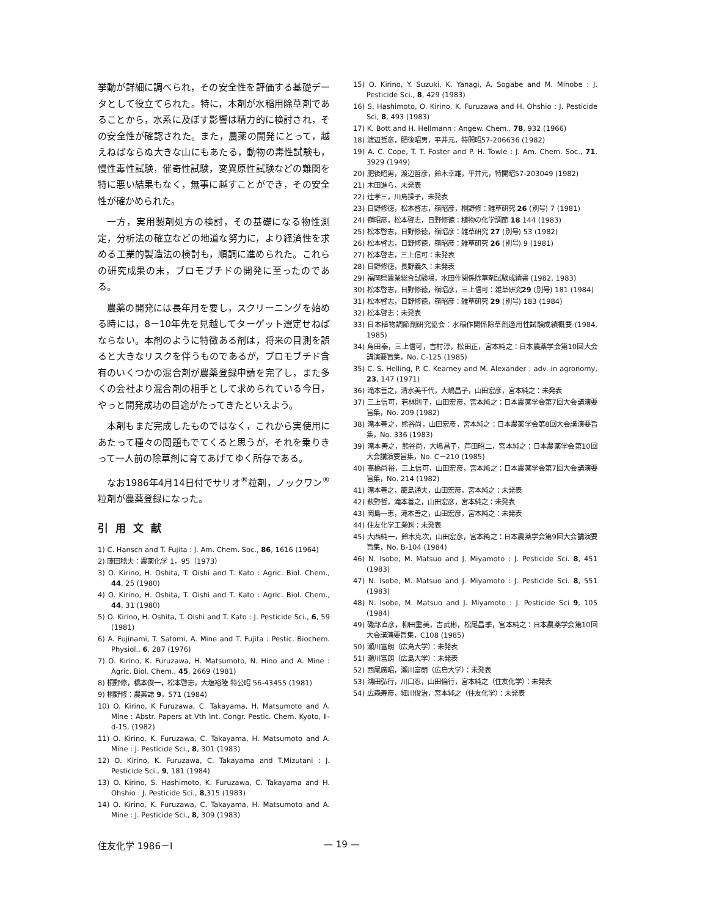挙動が詳細に調べられ，その安全性を評価する基礎データとして役立てられた。特に，本剤が水稲用除草剤であることから，水系に及ぼす影響は精力的に検討され，その安全性が確認された。また，農薬の開発にとって，越えねばならぬ大きな山にもあたる，動物の毒性試験も，慢性毒性試験，催奇性試験，変異原性試験などの難関を特に悪い結果もなく，無事に越すことができ，その安全性が確かめられた。
一方，実用製剤処方の検討，その基礎になる物性測定，分析法の確立などの地道な努力に，より経済性を求める工業的製造法の検討も，順調に進められた。これらの研究成果の末，ブロモブチドの開発に至ったのである。
農薬の開発には長年月を要し，スクリーニングを始める時には，8－10年先を見越してターゲット選定せねばならない。本剤のように特徴ある剤は，将来の目測を誤ると大きなリスクを伴うものであるが，ブロモブチド含有のいくつかの混合剤が農薬登録申請を完了し，また多くの会社より混合剤の相手として求められている今日，やっと開発成功の目途がたってきたといえよう。
本剤もまだ完成したものではなく，これから実使用にあたって種々の問題もでてくると思うが，それを乗りきって一人前の除草剤に育てあげてゆく所存である。
なお1986年4月14日付でサリオ<sup>®</sup>粒剤，ノックワン<sup>®</sup>粒剤が農薬登録になった。
引用文献
1) C. Hansch and T. Fujita : J. Am. Chem. Soc., 86, 1616 (1964)
2) 藤田稔夫：農薬化学 1，95（1973）
3) O. Kirino, H. Oshita, T. Oishi and T. Kato : Agric. Biol. Chem., 44, 25 (1980)
4) O. Kirino, H. Oshita, T. Oishi and T. Kato : Agric. Biol. Chem., 44, 31 (1980)
5) O. Kirino, H. Oshita, T. Oishi and T. Kato : J. Pesticide Sci., 6, 59 (1981)
6) A. Fujinami, T. Satomi, A. Mine and T. Fujita : Pestic. Biochem. Physiol., 6, 287 (1976)
7) O. Kirino, K. Furuzawa, H. Matsumoto, N. Hino and A. Mine : Agric. Biol. Chem., 45, 2669 (1981)
8) 桐野修，橋本俊一，松本啓志，大塩裕陸 特公昭 56-43455 (1981)
9) 桐野修：農薬誌 9，571 (1984)
10) O. Kirino, K Furuzawa, C. Takayama, H. Matsumoto and A. Mine : Abstr. Papers at Vth Int. Congr. Pestic. Chem. Kyoto, Ⅱ-d-15, (1982)
11) O. Kirino, K. Furuzawa, C. Takayama, H. Matsumoto and A. Mine : J. Pesticide Sci., 8, 301 (1983)
12) O. Kirino, K. Furuzawa, C. Takayama and T.Mizutani : J. Pesticide Sci., 9, 181 (1984)
13) O. Kirino, S. Hashimoto, K. Furuzawa, C. Takayama and H. Ohshio : J. Pesticide Sci., 8,315 (1983)
14) O. Kirino, K. Furuzawa, C. Takayama, H. Matsumoto and A. Mine : J. Pesticide Sci., 8, 309 (1983)
15) O. Kirino, Y. Suzuki, K. Yanagi, A. Sogabe and M. Minobe : J. Pesticide Sci., 8, 429 (1983)
16) S. Hashimoto, O. Kirino, K. Furuzawa and H. Ohshio : J. Pesticide Sci, 8, 493 (1983)
17) K. Bott and H. Hellmann : Angew. Chem., 78, 932 (1966)
18) 渡辺哲彦，肥後昭男，平井元，特開昭57-206636 (1982)
19) A. C. Cope, T. T. Foster and P. H. Towle : J. Am. Chem. Soc., 71. 3929 (1949)
20) 肥後昭男，渡辺哲彦，鈴木幸雄，平井元，特開昭57-203049 (1982)
21) 木田進ら，未発表
22) 辻孝三，川島操子，未発表
23) 日野修徳，松本啓志，嶺昭彦，桐野修：雑草研究 26 (別号) 7 (1981)
24) 嶺昭彦，松本啓志，日野修徳：植物の化学調節 18 144 (1983)
25) 松本啓志，日野修徳，嶺昭彦：雑草研究 27 (別号) 53 (1982)
26) 松本啓志，日野修徳，嶺昭彦：雑草研究 26 (別号) 9 (1981)
27) 松本啓志，三上信可：未発表
28) 日野修徳，長野義久：未発表
29) 福岡県農業総合試験場，水田作関係除草剤試験成績書 (1982, 1983)
30) 松本啓志，日野修徳，嶺昭彦，三上信可：雑草研究29 (別号) 181 (1984)
31) 松本啓志，日野修徳，嶺昭彦：雑草研究 29 (別号) 183 (1984)
32) 松本啓志：未発表
33) 日本植物調節剤研究協会：水稲作関係除草剤適用性試験成績概要 (1984, 1985)
34) 角田泰，三上信可，吉村淳，松田正，宮本純之：日本農薬学会第10回大会講演要旨集，No. C-125 (1985)
35) C. S. Helling, P. C. Kearney and M. Alexander : adv. in agronomy, 23, 147 (1971)
36) 滝本善之，清水美千代，大嶋昌子，山田宏彦，宮本純之：未発表
37) 三上信可，若林則子，山田宏彦，宮本純之：日本農薬学会第7回大会講演要旨集，No. 209 (1982)
38) 滝本善之，熊谷尚，山田宏彦，宮本純之：日本農薬学会第8回大会講演要旨集，No. 336 (1983)
39) 滝本善之，熊谷尚，大嶋昌子，芦田昭二，宮本純之：日本農薬学会第10回大会講演要旨集，No. C－210 (1985)
40) 高橋尚裕，三上信可，山田宏彦，宮本純之：日本農薬学会第7回大会講演要旨集，No. 214 (1982)
41) 滝本善之，籠島通夫，山田宏彦，宮本純之：未発表
42) 萩野哲，滝本善之，山田宏彦，宮本純之：未発表
43) 岡島一恵，滝本善之，山田宏彦，宮本純之：未発表
44) 住友化学工業㈱：未発表
45) 大西純一，鈴木克次，山田宏彦，宮本純之：日本農薬学会第9回大会講演要旨集，No. B-104 (1984)
46) N. Isobe, M. Matsuo and J. Miyamoto : J. Pesticide Sci. 8, 451 (1983)
47) N. Isobe, M. Matsuo and J. Miyamoto : J. Pesticide Sci. 8, 551 (1983)
48) N. Isobe, M. Matsuo and J. Miyamoto : J. Pesticide Sci 9, 105 (1984)
49) 磯部直彦，柳田重美，吉武彬，松尾昌季，宮本純之：日本農薬学会第10回大会講演要旨集，C108 (1985)
50) 瀬川富朗（広島大学）：未発表
51) 瀬川富朗（広島大学）：未発表
52) 西尾廣昭，瀬川富朗（広島大学）：未発表
53) 鴻田弘行，川口忍，山田倫行，宮本純之（住友化学）：未発表
54) 広森寿彦，細川俊治，宮本純之（住友化学）：未発表
住友化学 1986－Ⅰ — 19 —